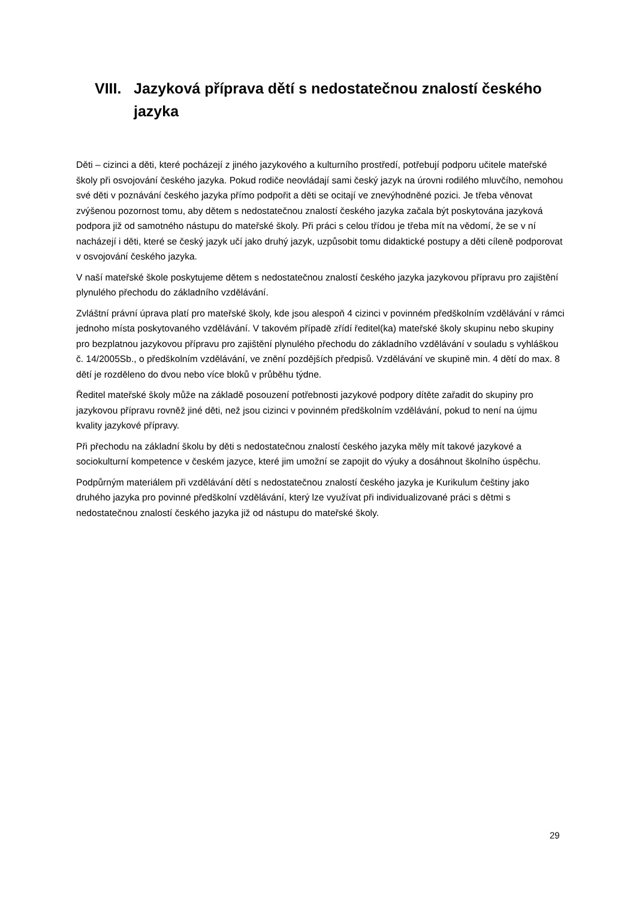VIII. Jazyková příprava dětí s nedostatečnou znalostí českého jazyka
Děti – cizinci a děti, které pocházejí z jiného jazykového a kulturního prostředí, potřebují podporu učitele mateřské školy při osvojování českého jazyka. Pokud rodiče neovládají sami český jazyk na úrovni rodilého mluvčího, nemohou své děti v poznávání českého jazyka přímo podpořit a děti se ocitají ve znevýhodněné pozici. Je třeba věnovat zvýšenou pozornost tomu, aby dětem s nedostatečnou znalostí českého jazyka začala být poskytována jazyková podpora již od samotného nástupu do mateřské školy. Při práci s celou třídou je třeba mít na vědomí, že se v ní nacházejí i děti, které se český jazyk učí jako druhý jazyk, uzpůsobit tomu didaktické postupy a děti cíleně podporovat v osvojování českého jazyka.
V naší mateřské škole poskytujeme dětem s nedostatečnou znalostí českého jazyka jazykovou přípravu pro zajištění plynulého přechodu do základního vzdělávání.
Zvláštní právní úprava platí pro mateřské školy, kde jsou alespoň 4 cizinci v povinném předškolním vzdělávání v rámci jednoho místa poskytovaného vzdělávání. V takovém případě zřídí ředitel(ka) mateřské školy skupinu nebo skupiny pro bezplatnou jazykovou přípravu pro zajištění plynulého přechodu do základního vzdělávání v souladu s vyhláškou č. 14/2005Sb., o předškolním vzdělávání, ve znění pozdějších předpisů. Vzdělávání ve skupině min. 4 dětí do max. 8 dětí je rozděleno do dvou nebo více bloků v průběhu týdne.
Ředitel mateřské školy může na základě posouzení potřebnosti jazykové podpory dítěte zařadit do skupiny pro jazykovou přípravu rovněž jiné děti, než jsou cizinci v povinném předškolním vzdělávání, pokud to není na újmu kvality jazykové přípravy.
Při přechodu na základní školu by děti s nedostatečnou znalostí českého jazyka měly mít takové jazykové a sociokulturní kompetence v českém jazyce, které jim umožní se zapojit do výuky a dosáhnout školního úspěchu.
Podpůrným materiálem při vzdělávání dětí s nedostatečnou znalostí českého jazyka je Kurikulum češtiny jako druhého jazyka pro povinné předškolní vzdělávání, který lze využívat při individualizované práci s dětmi s nedostatečnou znalostí českého jazyka již od nástupu do mateřské školy.
29